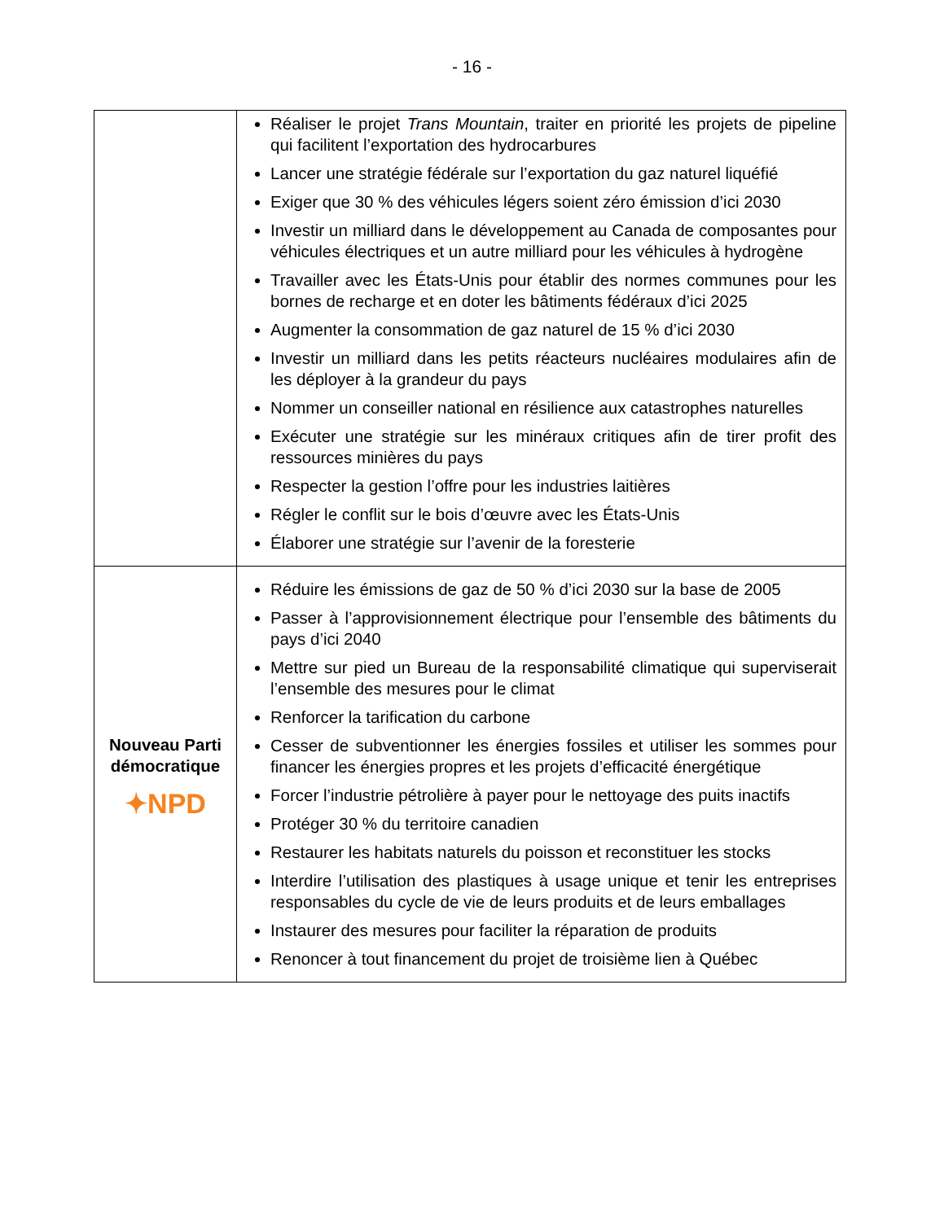- 16 -
| | Réaliser le projet Trans Mountain , traiter en priorité les projets de pipeline qui facilitent l’exportation des hydrocarbures Lancer une stratégie fédérale sur l’exportation du gaz naturel liquéfié Exiger que 30 % des véhicules légers soient zéro émission d’ici 2030 Investir un milliard dans le développement au Canada de composantes pour véhicules électriques et un autre milliard pour les véhicules à hydrogène Travailler avec les États-Unis pour établir des normes communes pour les bornes de recharge et en doter les bâtiments fédéraux d’ici 2025 Augmenter la consommation de gaz naturel de 15 % d’ici 2030 Investir un milliard dans les petits réacteurs nucléaires modulaires afin de les déployer à la grandeur du pays Nommer un conseiller national en résilience aux catastrophes naturelles Exécuter une stratégie sur les minéraux critiques afin de tirer profit des ressources minières du pays Respecter la gestion l’offre pour les industries laitières Régler le conflit sur le bois d’œuvre avec les États-Unis Élaborer une stratégie sur l’avenir de la foresterie |
| Nouveau Parti démocratique ✦NPD | Réduire les émissions de gaz de 50 % d’ici 2030 sur la base de 2005 Passer à l’approvisionnement électrique pour l’ensemble des bâtiments du pays d’ici 2040 Mettre sur pied un Bureau de la responsabilité climatique qui superviserait l’ensemble des mesures pour le climat Renforcer la tarification du carbone Cesser de subventionner les énergies fossiles et utiliser les sommes pour financer les énergies propres et les projets d’efficacité énergétique Forcer l’industrie pétrolière à payer pour le nettoyage des puits inactifs Protéger 30 % du territoire canadien Restaurer les habitats naturels du poisson et reconstituer les stocks Interdire l’utilisation des plastiques à usage unique et tenir les entreprises responsables du cycle de vie de leurs produits et de leurs emballages Instaurer des mesures pour faciliter la réparation de produits Renoncer à tout financement du projet de troisième lien à Québec |